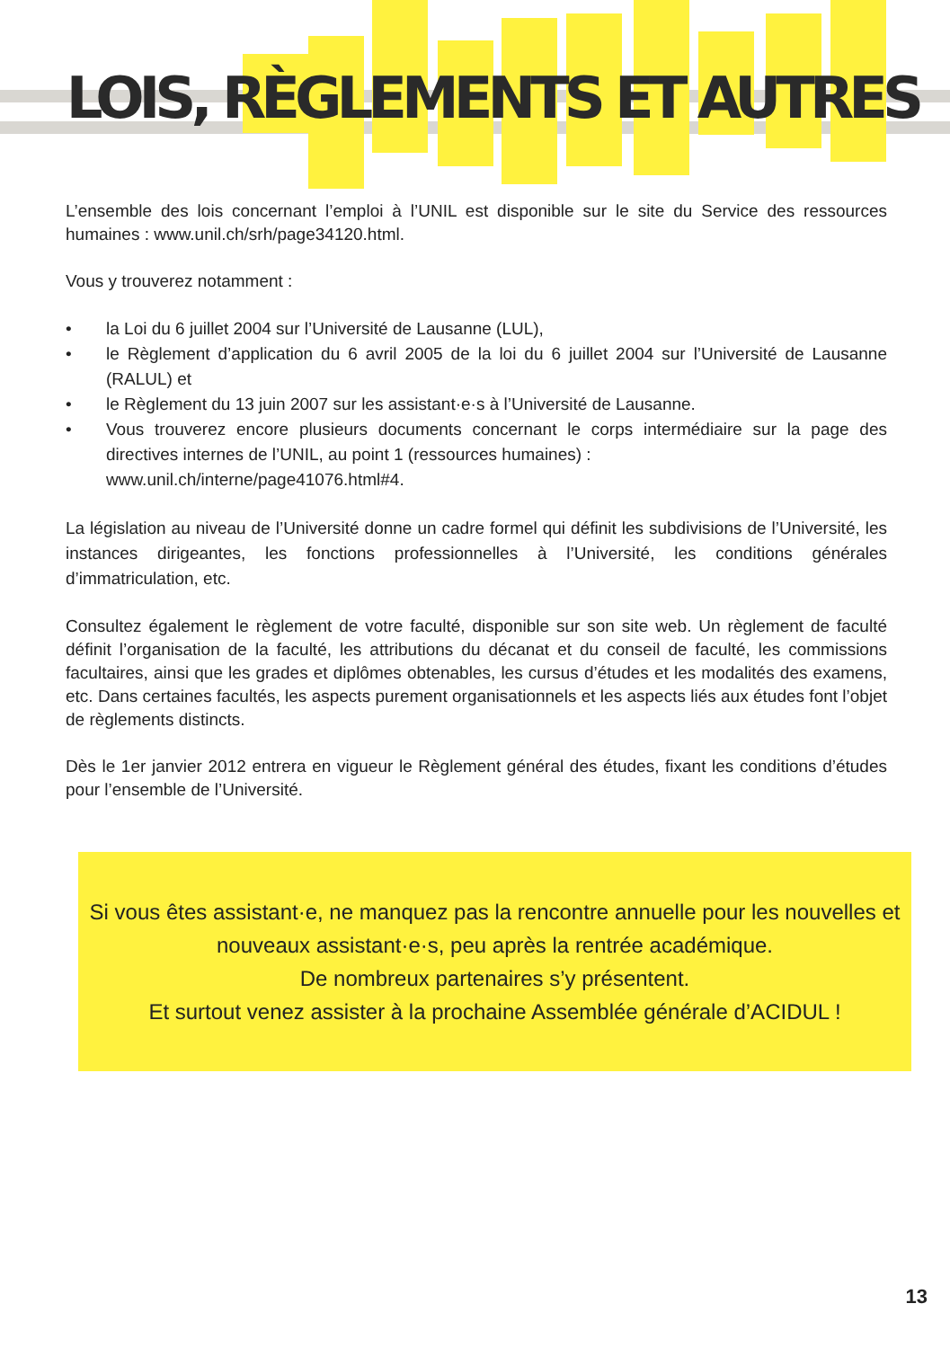LOIS, RÈGLEMENTS ET AUTRES
L’ensemble des lois concernant l’emploi à l’UNIL est disponible sur le site du Service des ressources humaines : www.unil.ch/srh/page34120.html.
Vous y trouverez notamment :
• la Loi du 6 juillet 2004 sur l’Université de Lausanne (LUL),
• le Règlement d’application du 6 avril 2005 de la loi du 6 juillet 2004 sur l’Université de Lausanne (RALUL) et
• le Règlement du 13 juin 2007 sur les assistant·e·s à l’Université de Lausanne.
• Vous trouverez encore plusieurs documents concernant le corps intermédiaire sur la page des directives internes de l’UNIL, au point 1 (ressources humaines) :
www.unil.ch/interne/page41076.html#4.
La législation au niveau de l’Université donne un cadre formel qui définit les subdivisions de l’Université, les instances dirigeantes, les fonctions professionnelles à l’Université, les conditions générales d’immatriculation, etc.
Consultez également le règlement de votre faculté, disponible sur son site web. Un règlement de faculté définit l’organisation de la faculté, les attributions du décanat et du conseil de faculté, les commissions facultaires, ainsi que les grades et diplômes obtenables, les cursus d’études et les modalités des examens, etc. Dans certaines facultés, les aspects purement organisationnels et les aspects liés aux études font l’objet de règlements distincts.
Dès le 1er janvier 2012 entrera en vigueur le Règlement général des études, fixant les conditions d’études pour l’ensemble de l’Université.
Si vous êtes assistant·e, ne manquez pas la rencontre annuelle pour les nouvelles et nouveaux assistant·e·s, peu après la rentrée académique.
De nombreux partenaires s’y présentent.
Et surtout venez assister à la prochaine Assemblée générale d’ACIDUL !
13